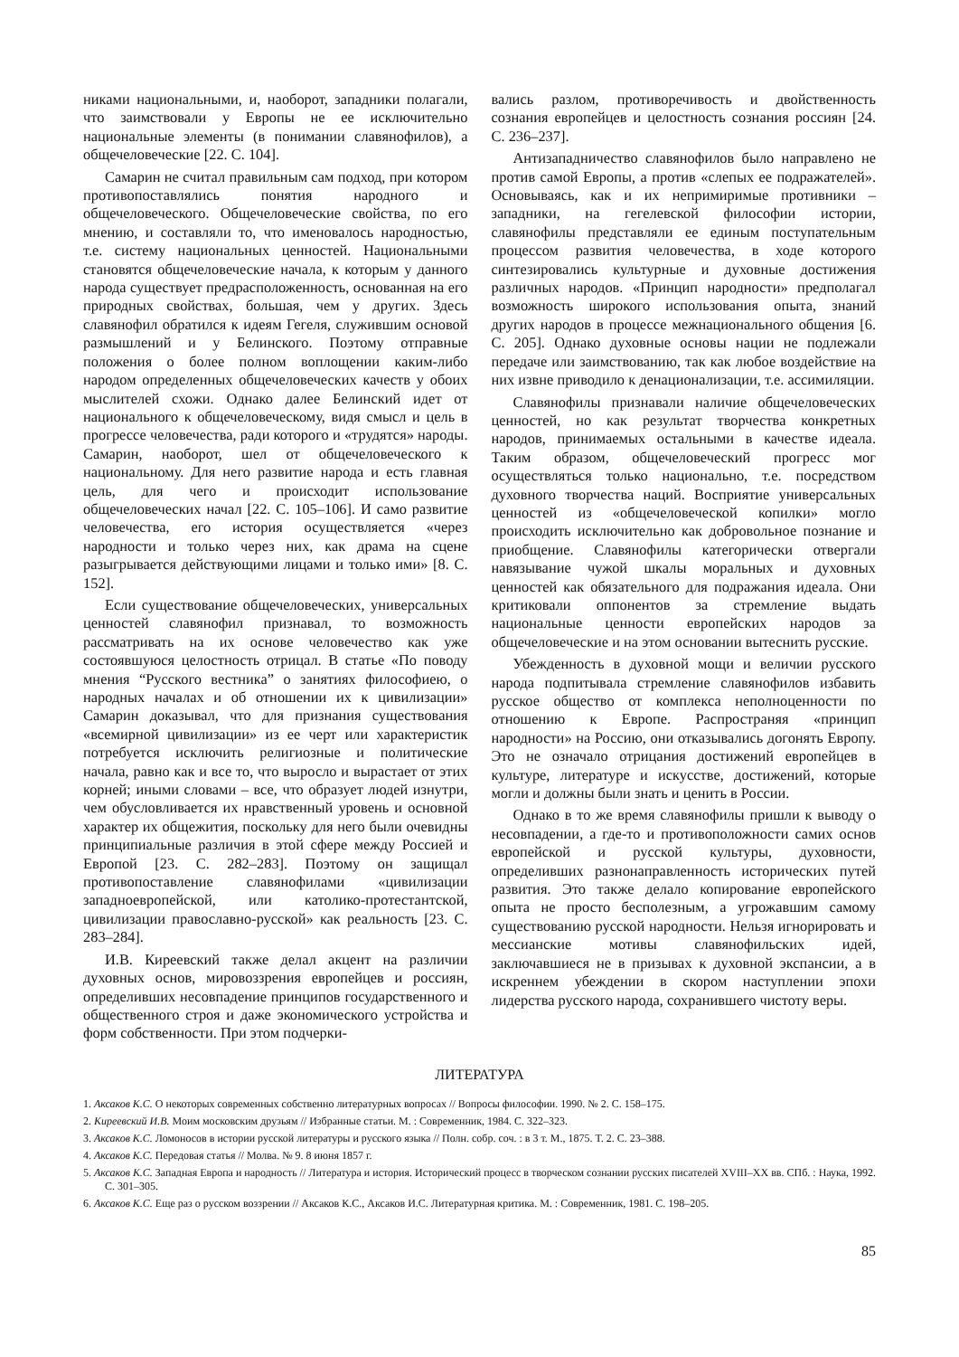никами национальными, и, наоборот, западники полагали, что заимствовали у Европы не ее исключительно национальные элементы (в понимании славянофилов), а общечеловеческие [22. С. 104].
Самарин не считал правильным сам подход, при котором противопоставлялись понятия народного и общечеловеческого. Общечеловеческие свойства, по его мнению, и составляли то, что именовалось народностью, т.е. систему национальных ценностей. Национальными становятся общечеловеческие начала, к которым у данного народа существует предрасположенность, основанная на его природных свойствах, большая, чем у других. Здесь славянофил обратился к идеям Гегеля, служившим основой размышлений и у Белинского. Поэтому отправные положения о более полном воплощении каким-либо народом определенных общечеловеческих качеств у обоих мыслителей схожи. Однако далее Белинский идет от национального к общечеловеческому, видя смысл и цель в прогрессе человечества, ради которого и «трудятся» народы. Самарин, наоборот, шел от общечеловеческого к национальному. Для него развитие народа и есть главная цель, для чего и происходит использование общечеловеческих начал [22. С. 105–106]. И само развитие человечества, его история осуществляется «через народности и только через них, как драма на сцене разыгрывается действующими лицами и только ими» [8. С. 152].
Если существование общечеловеческих, универсальных ценностей славянофил признавал, то возможность рассматривать на их основе человечество как уже состоявшуюся целостность отрицал. В статье «По поводу мнения “Русского вестника” о занятиях философиею, о народных началах и об отношении их к цивилизации» Самарин доказывал, что для признания существования «всемирной цивилизации» из ее черт или характеристик потребуется исключить религиозные и политические начала, равно как и все то, что выросло и вырастает от этих корней; иными словами – все, что образует людей изнутри, чем обусловливается их нравственный уровень и основной характер их общежития, поскольку для него были очевидны принципиальные различия в этой сфере между Россией и Европой [23. С. 282–283]. Поэтому он защищал противопоставление славянофилами «цивилизации западноевропейской, или католико-протестантской, цивилизации православно-русской» как реальность [23. С. 283–284].
И.В. Киреевский также делал акцент на различии духовных основ, мировоззрения европейцев и россиян, определивших несовпадение принципов государственного и общественного строя и даже экономического устройства и форм собственности. При этом подчерки-
вались разлом, противоречивость и двойственность сознания европейцев и целостность сознания россиян [24. С. 236–237].
Антизападничество славянофилов было направлено не против самой Европы, а против «слепых ее подражателей». Основываясь, как и их непримиримые противники – западники, на гегелевской философии истории, славянофилы представляли ее единым поступательным процессом развития человечества, в ходе которого синтезировались культурные и духовные достижения различных народов. «Принцип народности» предполагал возможность широкого использования опыта, знаний других народов в процессе межнационального общения [6. С. 205]. Однако духовные основы нации не подлежали передаче или заимствованию, так как любое воздействие на них извне приводило к денационализации, т.е. ассимиляции.
Славянофилы признавали наличие общечеловеческих ценностей, но как результат творчества конкретных народов, принимаемых остальными в качестве идеала. Таким образом, общечеловеческий прогресс мог осуществляться только национально, т.е. посредством духовного творчества наций. Восприятие универсальных ценностей из «общечеловеческой копилки» могло происходить исключительно как добровольное познание и приобщение. Славянофилы категорически отвергали навязывание чужой шкалы моральных и духовных ценностей как обязательного для подражания идеала. Они критиковали оппонентов за стремление выдать национальные ценности европейских народов за общечеловеческие и на этом основании вытеснить русские.
Убежденность в духовной мощи и величии русского народа подпитывала стремление славянофилов избавить русское общество от комплекса неполноценности по отношению к Европе. Распространяя «принцип народности» на Россию, они отказывались догонять Европу. Это не означало отрицания достижений европейцев в культуре, литературе и искусстве, достижений, которые могли и должны были знать и ценить в России.
Однако в то же время славянофилы пришли к выводу о несовпадении, а где-то и противоположности самих основ европейской и русской культуры, духовности, определивших разнонаправленность исторических путей развития. Это также делало копирование европейского опыта не просто бесполезным, а угрожавшим самому существованию русской народности. Нельзя игнорировать и мессианские мотивы славянофильских идей, заключавшиеся не в призывах к духовной экспансии, а в искреннем убеждении в скором наступлении эпохи лидерства русского народа, сохранившего чистоту веры.
ЛИТЕРАТУРА
1. Аксаков К.С. О некоторых современных собственно литературных вопросах // Вопросы философии. 1990. № 2. С. 158–175.
2. Киреевский И.В. Моим московским друзьям // Избранные статьи. М. : Современник, 1984. С. 322–323.
3. Аксаков К.С. Ломоносов в истории русской литературы и русского языка // Полн. собр. соч. : в 3 т. М., 1875. Т. 2. С. 23–388.
4. Аксаков К.С. Передовая статья // Молва. № 9. 8 июня 1857 г.
5. Аксаков К.С. Западная Европа и народность // Литература и история. Исторический процесс в творческом сознании русских писателей XVIII–XX вв. СПб. : Наука, 1992. С. 301–305.
6. Аксаков К.С. Еще раз о русском воззрении // Аксаков К.С., Аксаков И.С. Литературная критика. М. : Современник, 1981. С. 198–205.
85